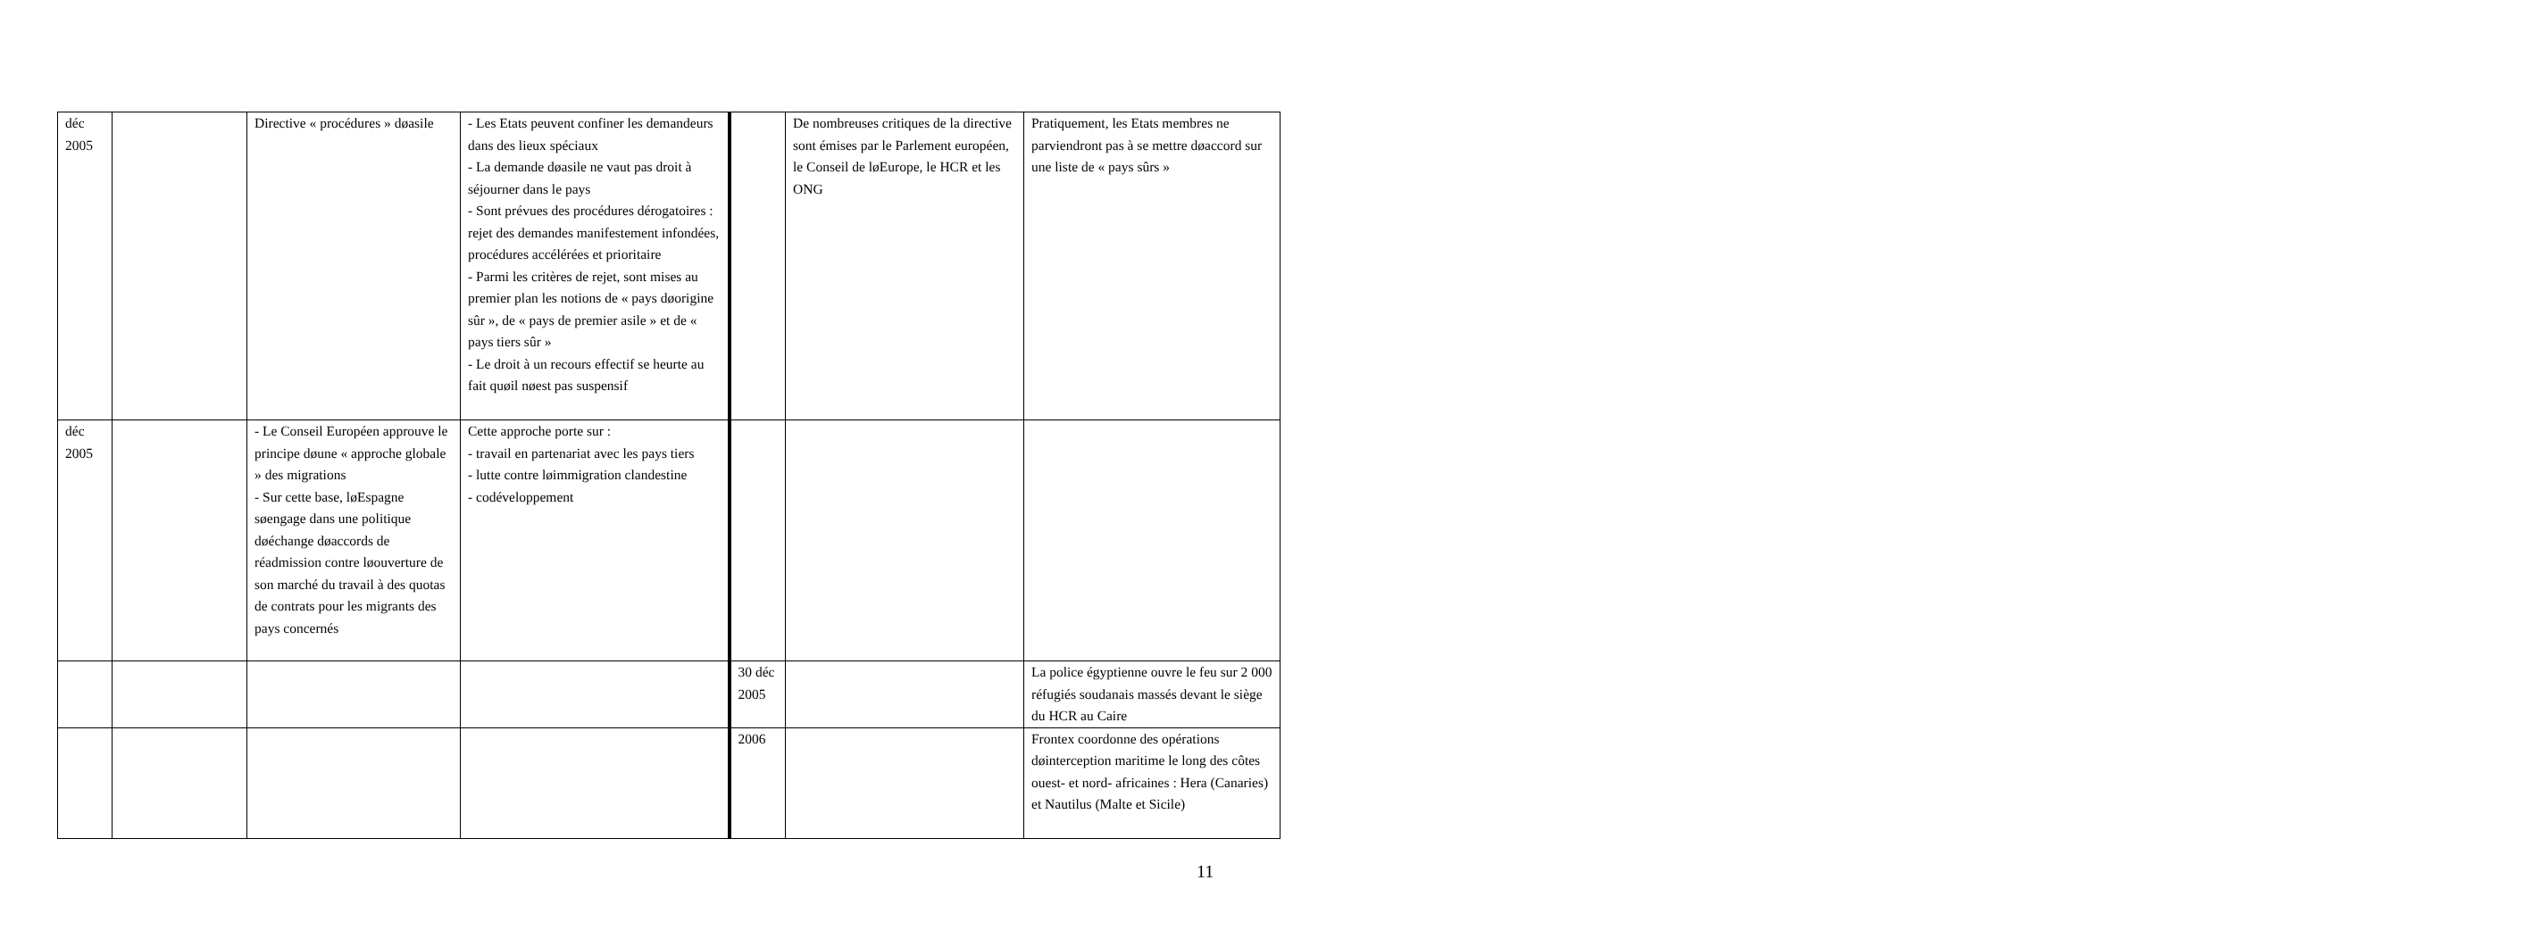| déc 2005 | | Directive « procédures » døasile | - Les Etats peuvent confiner les demandeurs dans des lieux spéciaux - La demande døasile ne vaut pas droit à séjourner dans le pays - Sont prévues des procédures dérogatoires : rejet des demandes manifestement infondées, procédures accélérées et prioritaire - Parmi les critères de rejet, sont mises au premier plan les notions de « pays døorigine sûr », de « pays de premier asile » et de « pays tiers sûr » - Le droit à un recours effectif se heurte au fait quøil nøest pas suspensif | | De nombreuses critiques de la directive sont émises par le Parlement européen, le Conseil de løEurope, le HCR et les ONG | Pratiquement, les Etats membres ne parviendront pas à se mettre døaccord sur une liste de « pays sûrs » |
| déc 2005 | | - Le Conseil Européen approuve le principe døune « approche globale » des migrations - Sur cette base, løEspagne søengage dans une politique døéchange døaccords de réadmission contre løouverture de son marché du travail à des quotas de contrats pour les migrants des pays concernés | Cette approche porte sur : - travail en partenariat avec les pays tiers - lutte contre løimmigration clandestine - codéveloppement | | | |
| | | | | 30 déc 2005 | | La police égyptienne ouvre le feu sur 2 000 réfugiés soudanais massés devant le siège du HCR au Caire |
| | | | | 2006 | | Frontex coordonne des opérations døinterception maritime le long des côtes ouest- et nord- africaines : Hera (Canaries) et Nautilus (Malte et Sicile) |
11